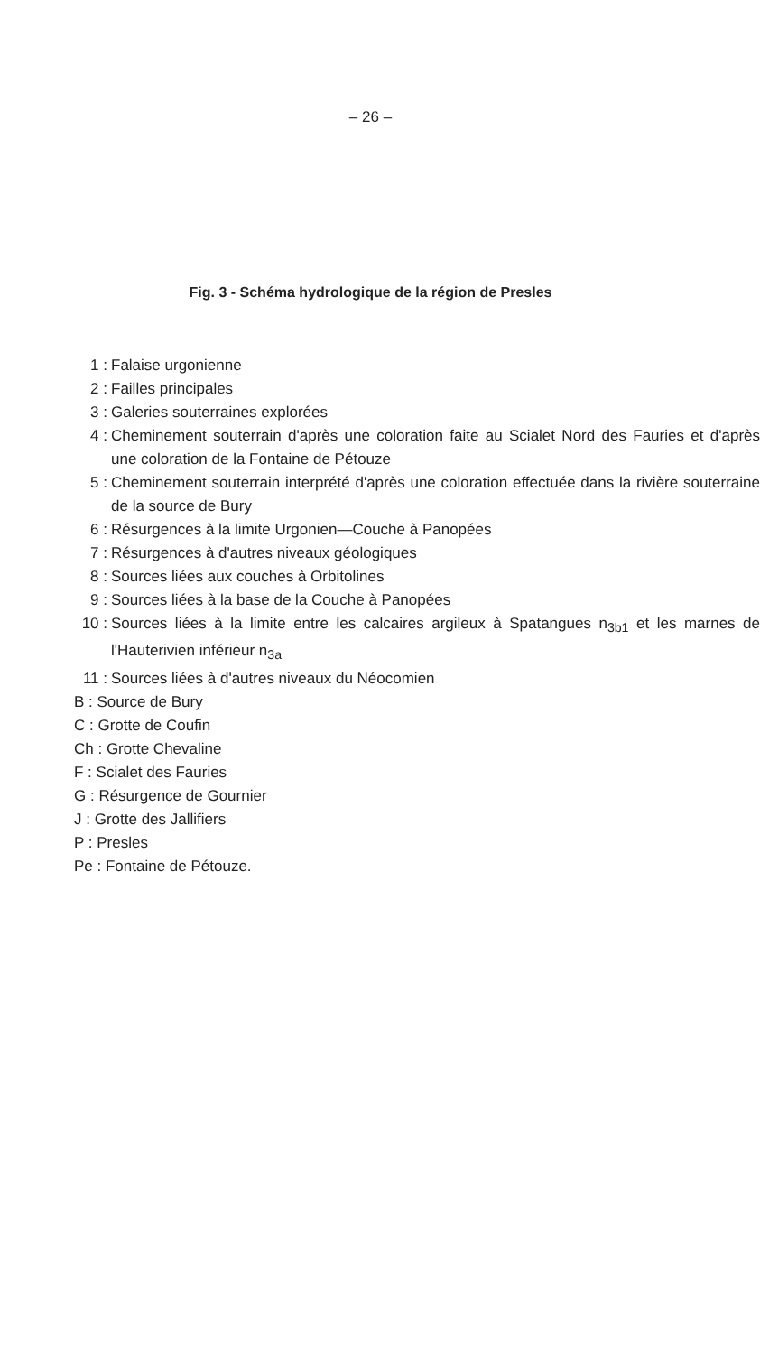– 26 –
Fig. 3 - Schéma hydrologique de la région de Presles
1 : Falaise urgonienne
2 : Failles principales
3 : Galeries souterraines explorées
4 : Cheminement souterrain d'après une coloration faite au Scialet Nord des Fauries et d'après une coloration de la Fontaine de Pétouze
5 : Cheminement souterrain interprété d'après une coloration effectuée dans la rivière souterraine de la source de Bury
6 : Résurgences à la limite Urgonien—Couche à Panopées
7 : Résurgences à d'autres niveaux géologiques
8 : Sources liées aux couches à Orbitolines
9 : Sources liées à la base de la Couche à Panopées
10 : Sources liées à la limite entre les calcaires argileux à Spatangues n<sub>3b1</sub> et les marnes de l'Hauterivien inférieur n<sub>3a</sub>
11 : Sources liées à d'autres niveaux du Néocomien
B : Source de Bury
C : Grotte de Coufin
Ch : Grotte Chevaline
F : Scialet des Fauries
G : Résurgence de Gournier
J : Grotte des Jallifiers
P : Presles
Pe : Fontaine de Pétouze.